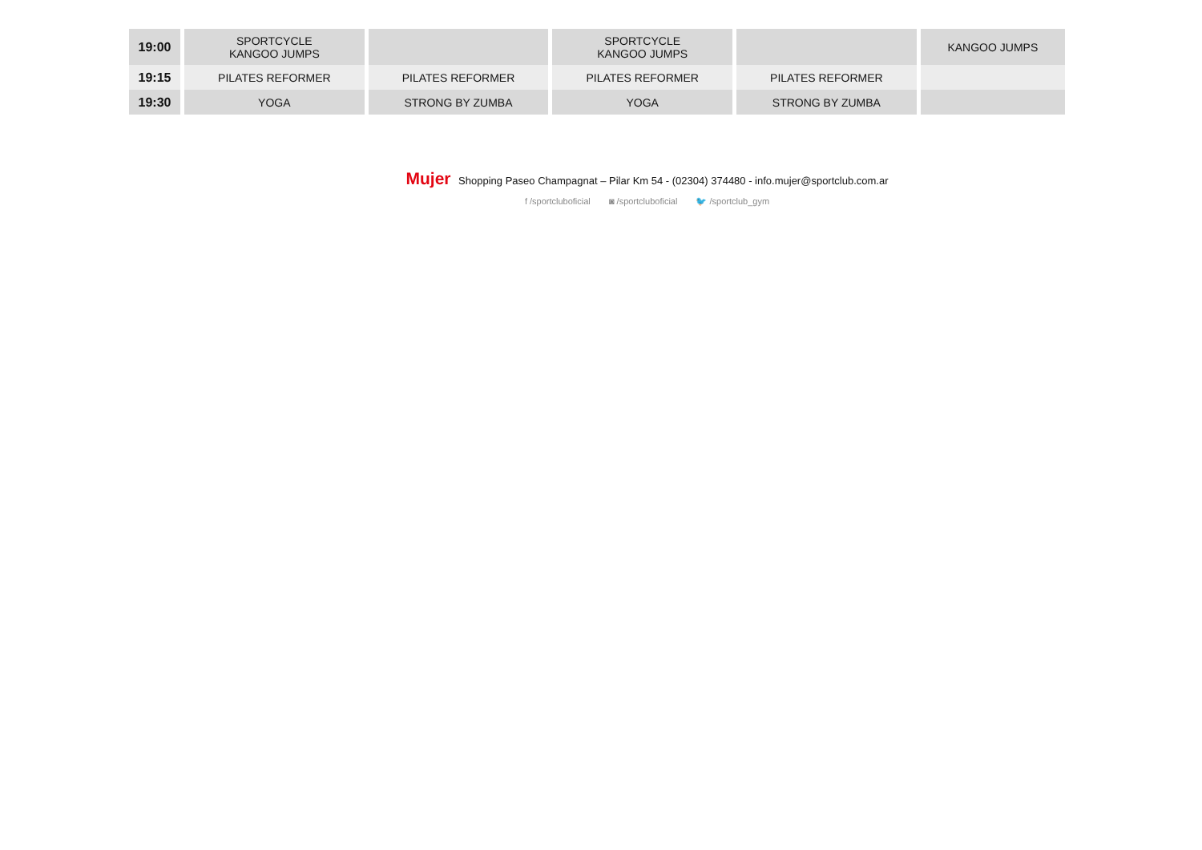| 19:00 | SPORTCYCLE KANGOO JUMPS | | SPORTCYCLE KANGOO JUMPS | | KANGOO JUMPS | | |
| 19:15 | PILATES REFORMER | PILATES REFORMER | PILATES REFORMER | PILATES REFORMER | | | |
| 19:30 | YOGA | STRONG BY ZUMBA | YOGA | STRONG BY ZUMBA | | | |
Mujer Shopping Paseo Champagnat – Pilar Km 54 - (02304) 374480 - info.mujer@sportclub.com.ar
f /sportcluboficial ◙ /sportcluboficial 🐦 /sportclub_gym